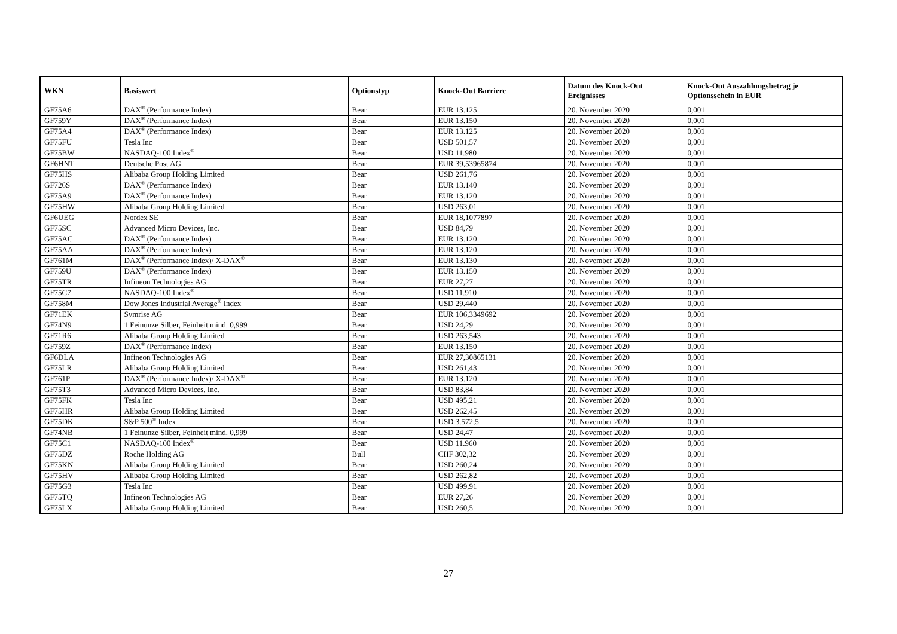| WKN | Basiswert | Optionstyp | Knock-Out Barriere | Datum des Knock-Out Ereignisses | Knock-Out Auszahlungsbetrag je Optionsschein in EUR |
| --- | --- | --- | --- | --- | --- |
| GF75A6 | DAX<sup>®</sup> (Performance Index) | Bear | EUR 13.125 | 20. November 2020 | 0,001 |
| GF759Y | DAX<sup>®</sup> (Performance Index) | Bear | EUR 13.150 | 20. November 2020 | 0,001 |
| GF75A4 | DAX<sup>®</sup> (Performance Index) | Bear | EUR 13.125 | 20. November 2020 | 0,001 |
| GF75FU | Tesla Inc | Bear | USD 501,57 | 20. November 2020 | 0,001 |
| GF75BW | NASDAQ-100 Index<sup>®</sup> | Bear | USD 11.980 | 20. November 2020 | 0,001 |
| GF6HNT | Deutsche Post AG | Bear | EUR 39,53965874 | 20. November 2020 | 0,001 |
| GF75HS | Alibaba Group Holding Limited | Bear | USD 261,76 | 20. November 2020 | 0,001 |
| GF726S | DAX<sup>®</sup> (Performance Index) | Bear | EUR 13.140 | 20. November 2020 | 0,001 |
| GF75A9 | DAX<sup>®</sup> (Performance Index) | Bear | EUR 13.120 | 20. November 2020 | 0,001 |
| GF75HW | Alibaba Group Holding Limited | Bear | USD 263,01 | 20. November 2020 | 0,001 |
| GF6UEG | Nordex SE | Bear | EUR 18,1077897 | 20. November 2020 | 0,001 |
| GF75SC | Advanced Micro Devices, Inc. | Bear | USD 84,79 | 20. November 2020 | 0,001 |
| GF75AC | DAX<sup>®</sup> (Performance Index) | Bear | EUR 13.120 | 20. November 2020 | 0,001 |
| GF75AA | DAX<sup>®</sup> (Performance Index) | Bear | EUR 13.120 | 20. November 2020 | 0,001 |
| GF761M | DAX<sup>®</sup> (Performance Index)/ X-DAX<sup>®</sup> | Bear | EUR 13.130 | 20. November 2020 | 0,001 |
| GF759U | DAX<sup>®</sup> (Performance Index) | Bear | EUR 13.150 | 20. November 2020 | 0,001 |
| GF75TR | Infineon Technologies AG | Bear | EUR 27,27 | 20. November 2020 | 0,001 |
| GF75C7 | NASDAQ-100 Index<sup>®</sup> | Bear | USD 11.910 | 20. November 2020 | 0,001 |
| GF758M | Dow Jones Industrial Average<sup>®</sup> Index | Bear | USD 29.440 | 20. November 2020 | 0,001 |
| GF71EK | Symrise AG | Bear | EUR 106,3349692 | 20. November 2020 | 0,001 |
| GF74N9 | 1 Feinunze Silber, Feinheit mind. 0,999 | Bear | USD 24,29 | 20. November 2020 | 0,001 |
| GF71R6 | Alibaba Group Holding Limited | Bear | USD 263,543 | 20. November 2020 | 0,001 |
| GF759Z | DAX<sup>®</sup> (Performance Index) | Bear | EUR 13.150 | 20. November 2020 | 0,001 |
| GF6DLA | Infineon Technologies AG | Bear | EUR 27,30865131 | 20. November 2020 | 0,001 |
| GF75LR | Alibaba Group Holding Limited | Bear | USD 261,43 | 20. November 2020 | 0,001 |
| GF761P | DAX<sup>®</sup> (Performance Index)/ X-DAX<sup>®</sup> | Bear | EUR 13.120 | 20. November 2020 | 0,001 |
| GF75T3 | Advanced Micro Devices, Inc. | Bear | USD 83,84 | 20. November 2020 | 0,001 |
| GF75FK | Tesla Inc | Bear | USD 495,21 | 20. November 2020 | 0,001 |
| GF75HR | Alibaba Group Holding Limited | Bear | USD 262,45 | 20. November 2020 | 0,001 |
| GF75DK | S&P 500<sup>®</sup> Index | Bear | USD 3.572,5 | 20. November 2020 | 0,001 |
| GF74NB | 1 Feinunze Silber, Feinheit mind. 0,999 | Bear | USD 24,47 | 20. November 2020 | 0,001 |
| GF75C1 | NASDAQ-100 Index<sup>®</sup> | Bear | USD 11.960 | 20. November 2020 | 0,001 |
| GF75DZ | Roche Holding AG | Bull | CHF 302,32 | 20. November 2020 | 0,001 |
| GF75KN | Alibaba Group Holding Limited | Bear | USD 260,24 | 20. November 2020 | 0,001 |
| GF75HV | Alibaba Group Holding Limited | Bear | USD 262,82 | 20. November 2020 | 0,001 |
| GF75G3 | Tesla Inc | Bear | USD 499,91 | 20. November 2020 | 0,001 |
| GF75TQ | Infineon Technologies AG | Bear | EUR 27,26 | 20. November 2020 | 0,001 |
| GF75LX | Alibaba Group Holding Limited | Bear | USD 260,5 | 20. November 2020 | 0,001 |
27